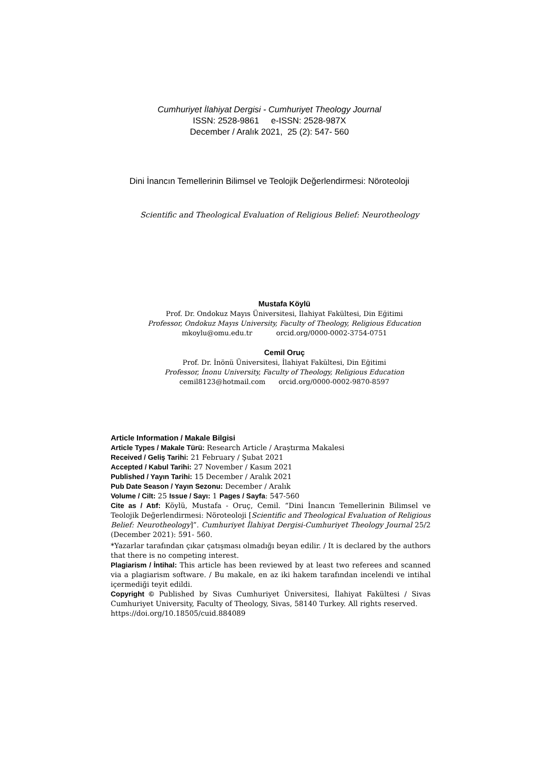Cumhuriyet İlahiyat Dergisi - Cumhuriyet Theology Journal
ISSN: 2528-9861 e-ISSN: 2528-987X
December / Aralık 2021, 25 (2): 547- 560
Dini İnancın Temellerinin Bilimsel ve Teolojik Değerlendirmesi: Nöroteoloji
Scientific and Theological Evaluation of Religious Belief: Neurotheology
Mustafa Köylü
Prof. Dr. Ondokuz Mayıs Üniversitesi, İlahiyat Fakültesi, Din Eğitimi
Professor, Ondokuz Mayıs University, Faculty of Theology, Religious Education
mkoylu@omu.edu.tr orcid.org/0000-0002-3754-0751
Cemil Oruç
Prof. Dr. İnönü Üniversitesi, İlahiyat Fakültesi, Din Eğitimi
Professor, İnonu University, Faculty of Theology, Religious Education
cemil8123@hotmail.com orcid.org/0000-0002-9870-8597
Article Information / Makale Bilgisi
Article Types / Makale Türü: Research Article / Araştırma Makalesi
Received / Geliş Tarihi: 21 February / Şubat 2021
Accepted / Kabul Tarihi: 27 November / Kasım 2021
Published / Yayın Tarihi: 15 December / Aralık 2021
Pub Date Season / Yayın Sezonu: December / Aralık
Volume / Cilt: 25 Issue / Sayı: 1 Pages / Sayfa: 547-560
Cite as / Atıf: Köylü, Mustafa - Oruç, Cemil. “Dini İnancın Temellerinin Bilimsel ve Teolojik Değerlendirmesi: Nöroteoloji [Scientific and Theological Evaluation of Religious Belief: Neurotheology]”. Cumhuriyet İlahiyat Dergisi-Cumhuriyet Theology Journal 25/2 (December 2021): 591- 560.
*Yazarlar tarafından çıkar çatışması olmadığı beyan edilir. / It is declared by the authors that there is no competing interest.
Plagiarism / İntihal: This article has been reviewed by at least two referees and scanned via a plagiarism software. / Bu makale, en az iki hakem tarafından incelendi ve intihal içermediği teyit edildi.
Copyright © Published by Sivas Cumhuriyet Üniversitesi, İlahiyat Fakültesi / Sivas Cumhuriyet University, Faculty of Theology, Sivas, 58140 Turkey. All rights reserved.
https://doi.org/10.18505/cuid.884089